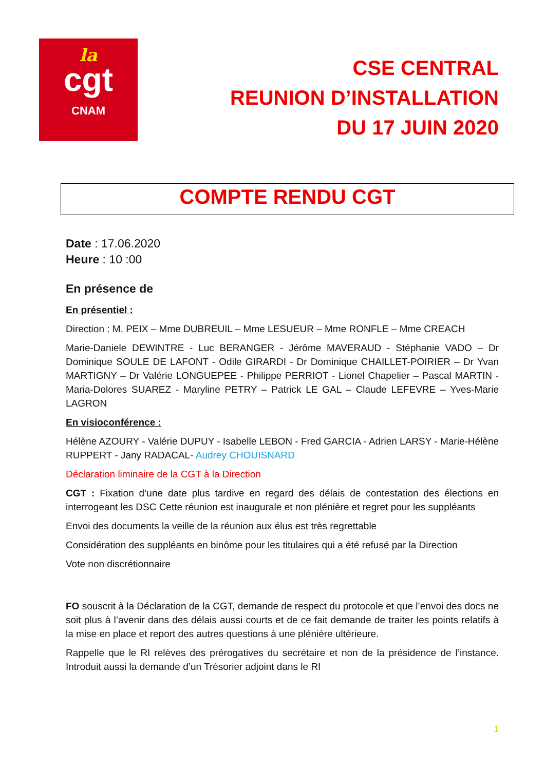la
cgt
CNAM
CSE CENTRAL
REUNION D’INSTALLATION
DU 17 JUIN 2020
COMPTE RENDU CGT
Date : 17.06.2020
Heure : 10 :00
En présence de
En présentiel :
Direction : M. PEIX – Mme DUBREUIL – Mme LESUEUR – Mme RONFLE – Mme CREACH
Marie-Daniele DEWINTRE - Luc BERANGER - Jérôme MAVERAUD - Stéphanie VADO – Dr Dominique SOULE DE LAFONT - Odile GIRARDI - Dr Dominique CHAILLET-POIRIER – Dr Yvan MARTIGNY – Dr Valérie LONGUEPEE - Philippe PERRIOT - Lionel Chapelier – Pascal MARTIN - Maria-Dolores SUAREZ - Maryline PETRY – Patrick LE GAL – Claude LEFEVRE – Yves-Marie LAGRON
En visioconférence :
Hélène AZOURY - Valérie DUPUY - Isabelle LEBON - Fred GARCIA - Adrien LARSY - Marie-Hélène RUPPERT - Jany RADACAL- Audrey CHOUISNARD
Déclaration liminaire de la CGT à la Direction
CGT : Fixation d’une date plus tardive en regard des délais de contestation des élections en interrogeant les DSC Cette réunion est inaugurale et non plénière et regret pour les suppléants
Envoi des documents la veille de la réunion aux élus est très regrettable
Considération des suppléants en binôme pour les titulaires qui a été refusé par la Direction
Vote non discrétionnaire
FO souscrit à la Déclaration de la CGT, demande de respect du protocole et que l’envoi des docs ne soit plus à l’avenir dans des délais aussi courts et de ce fait demande de traiter les points relatifs à la mise en place et report des autres questions à une plénière ultérieure.
Rappelle que le RI relèves des prérogatives du secrétaire et non de la présidence de l’instance. Introduit aussi la demande d’un Trésorier adjoint dans le RI
1